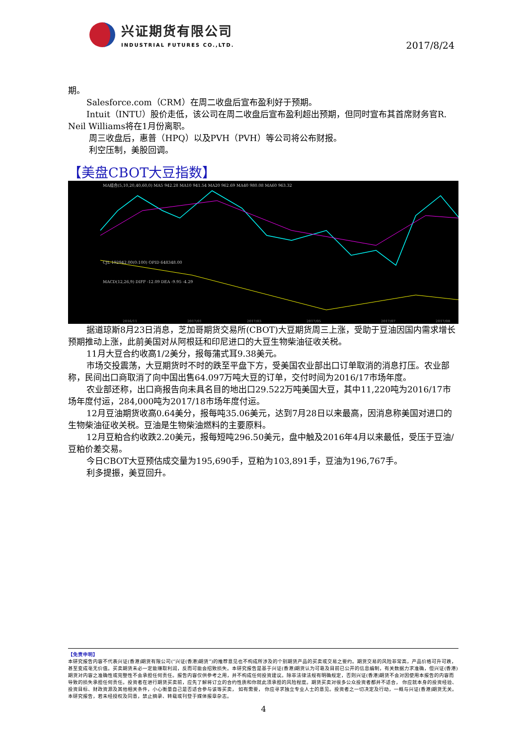兴证期货有限公司
INDUSTRIAL FUTURES CO.,LTD.
2017/8/24
期。
Salesforce.com（CRM）在周二收盘后宣布盈利好于预期。
Intuit（INTU）股价走低，该公司在周二收盘后宣布盈利超出预期，但同时宣布其首席财务官R. Neil Williams将在1月份离职。
周三收盘后，惠普（HPQ）以及PVH（PVH）等公司将公布财报。
利空压制，美股回调。
【美盘CBOT大豆指数】
MA组合(5,10,20,40,60,0) MA5 942.28 MA10 941.54 MA20 962.69 MA40 980.08 MA60 963.32
CJL 192942.00(0:100) OPID 648348.00
MACD(12,26,9) DIFF -12.09 DEA -9.95 -4.29
2016/11
2017/01
2017/03
2017/05
2017/07
2017/08
据道琼斯8月23日消息，芝加哥期货交易所(CBOT)大豆期货周三上涨，受助于豆油因国内需求增长预期推动上涨，此前美国对从阿根廷和印尼进口的大豆生物柴油征收关税。
11月大豆合约收高1/2美分，报每蒲式耳9.38美元。
市场交投震荡，大豆期货时不时的跌至平盘下方，受美国农业部出口订单取消的消息打压。农业部称，民间出口商取消了向中国出售64.097万吨大豆的订单，交付时间为2016/17市场年度。
农业部还称，出口商报告向未具名目的地出口29.522万吨美国大豆，其中11,220吨为2016/17市场年度付运，284,000吨为2017/18市场年度付运。
12月豆油期货收高0.64美分，报每吨35.06美元，达到7月28日以来最高，因消息称美国对进口的生物柴油征收关税。豆油是生物柴油燃料的主要原料。
12月豆粕合约收跌2.20美元，报每短吨296.50美元，盘中触及2016年4月以来最低，受压于豆油/豆粕价差交易。
今日CBOT大豆预估成交量为195,690手，豆粕为103,891手，豆油为196,767手。
利多提振，美豆回升。
【免责申明】
本研究报告内容不代表兴证(香港)期货有限公司(“兴证(香港)期货”)的推荐意见也不构成所涉及的个别期货产品的买卖或交易之要约。期货交易的风险非常高，产品价格可升可跌，甚至变成毫无价值。买卖期货未必一定能赚取利润，反而可能会招致损失。本研究报告是基于兴证(香港)期货认为可靠及目前已公开的信息编制，有关数据力求准确，但兴证(香港)期货对内容之准确性或完整性不会承担任何责任。报告内容仅供参考之用，并不构成任何投资建议。除非法律法规有明确规定，否则兴证(香港)期货不会对因使用本报告的内容而导致的损失承担任何责任。投资者在进行期货买卖前，应先了解将订立的合约性质和你就此须承担的风险程度。期货买卖对很多公众投资者都并不适合， 你应就本身的投资经验、投资目标、财政资源及其他相关条件，小心衡量自己是否适合参与该等买卖， 如有需要， 你应寻求独立专业人士的意见。投资者之一切决定及行动，一概与兴证(香港)期货无关。本研究报告，若未经授权及同意，禁止摘录、转载或刊登于媒体报章杂志。
4